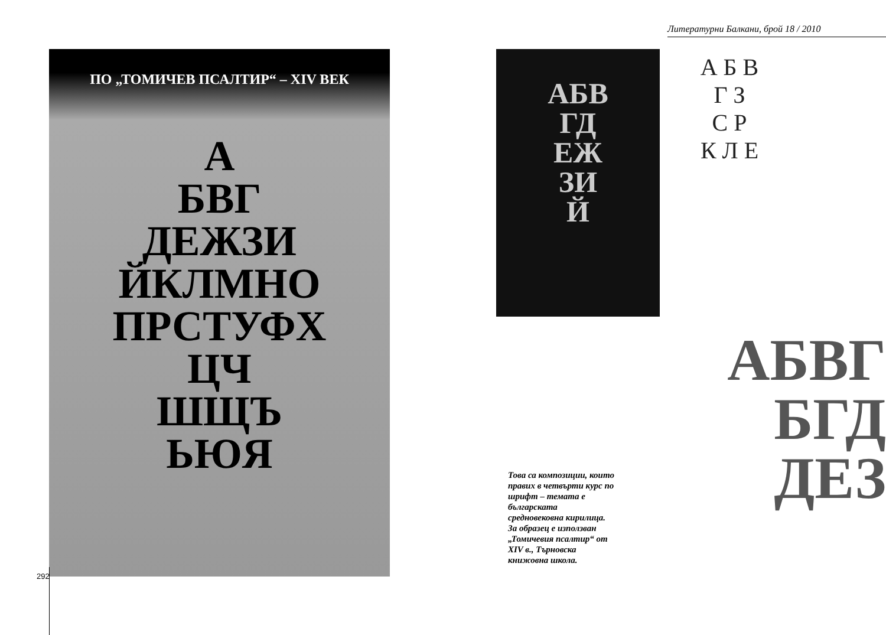Литературни Балкани, брой 18 / 2010
ПО „ТОМИЧЕВ ПСАЛТИР“ – XIV ВЕК
А
БВГ
ДЕЖЗИ
ЙКЛМНО
ПРСТУФХ
ЦЧ
ШЩЪ
ЬЮЯ
292
АБВ
ГД
ЕЖ
ЗИ
Й
А Б В
Г З
С Р
К Л Е
АБВГ
БГД
ДЕЗ
Това са композиции, които правих в четвърти курс по шрифт – темата е българската средновековна кирилица. За образец е използван „Томичевия псалтир“ от XIV в., Търновска книжовна школа.